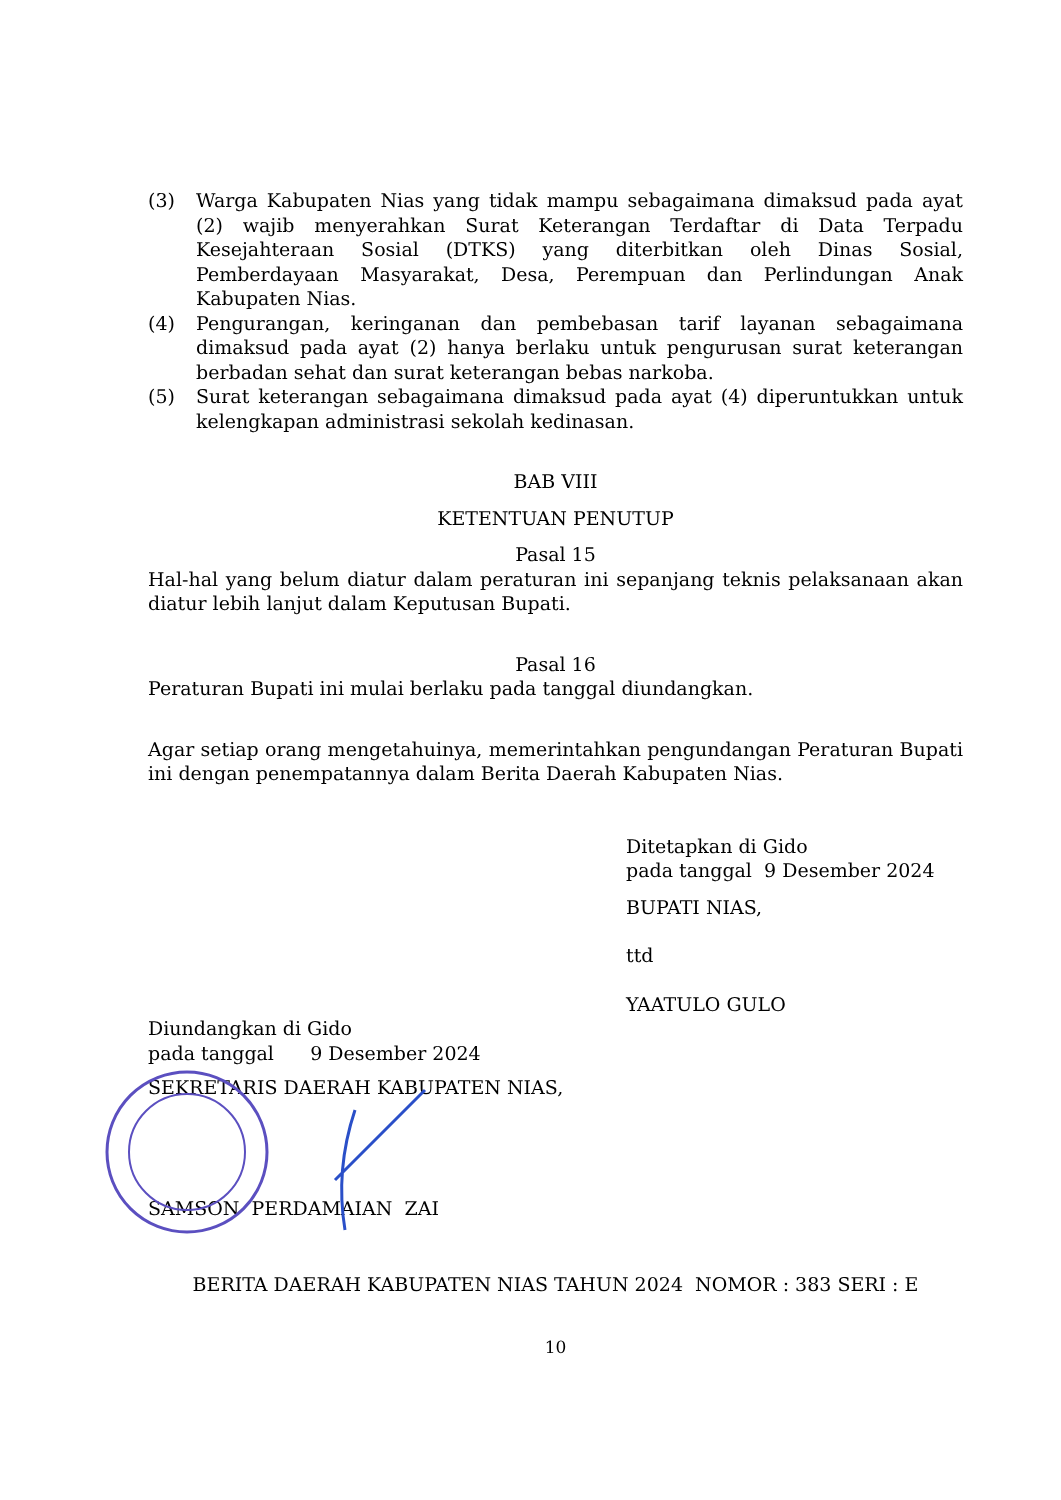(3) Warga Kabupaten Nias yang tidak mampu sebagaimana dimaksud pada ayat (2) wajib menyerahkan Surat Keterangan Terdaftar di Data Terpadu Kesejahteraan Sosial (DTKS) yang diterbitkan oleh Dinas Sosial, Pemberdayaan Masyarakat, Desa, Perempuan dan Perlindungan Anak Kabupaten Nias.
(4) Pengurangan, keringanan dan pembebasan tarif layanan sebagaimana dimaksud pada ayat (2) hanya berlaku untuk pengurusan surat keterangan berbadan sehat dan surat keterangan bebas narkoba.
(5) Surat keterangan sebagaimana dimaksud pada ayat (4) diperuntukkan untuk kelengkapan administrasi sekolah kedinasan.
BAB VIII
KETENTUAN PENUTUP
Pasal 15
Hal-hal yang belum diatur dalam peraturan ini sepanjang teknis pelaksanaan akan diatur lebih lanjut dalam Keputusan Bupati.
Pasal 16
Peraturan Bupati ini mulai berlaku pada tanggal diundangkan.
Agar setiap orang mengetahuinya, memerintahkan pengundangan Peraturan Bupati ini dengan penempatannya dalam Berita Daerah Kabupaten Nias.
Ditetapkan di Gido
pada tanggal 9 Desember 2024
BUPATI NIAS,
ttd
YAATULO GULO
Diundangkan di Gido
pada tanggal 9 Desember 2024
SEKRETARIS DAERAH KABUPATEN NIAS,
SAMSON PERDAMAIAN ZAI
BERITA DAERAH KABUPATEN NIAS TAHUN 2024 NOMOR : 383 SERI : E
10